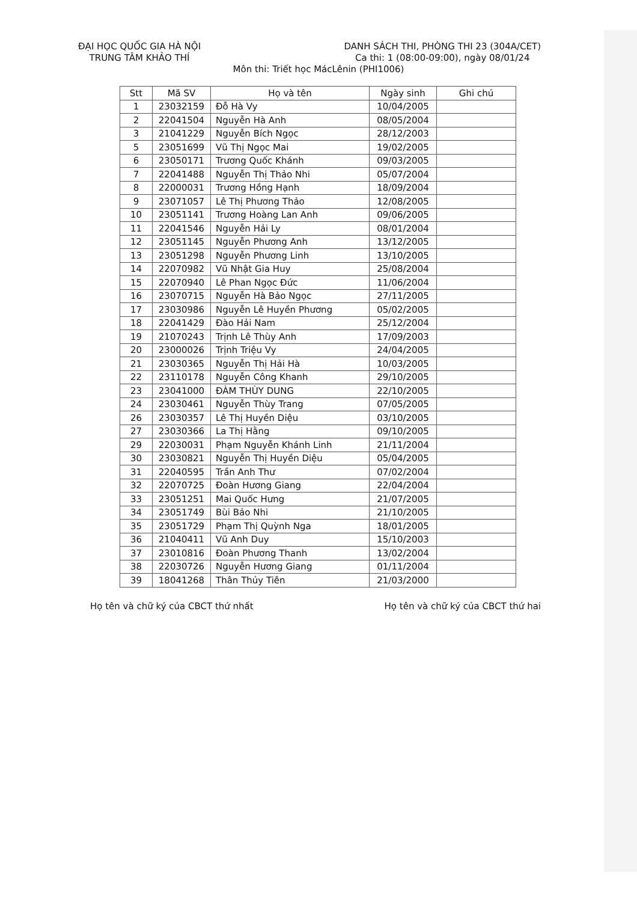ĐẠI HỌC QUỐC GIA HÀ NỘI
TRUNG TÂM KHẢO THÍ
DANH SÁCH THI, PHÒNG THI 23 (304A/CET)
Ca thi: 1 (08:00-09:00), ngày 08/01/24
Môn thi: Triết học MácLênin (PHI1006)
| Stt | Mã SV | Họ và tên | Ngày sinh | Ghi chú |
| --- | --- | --- | --- | --- |
| 1 | 23032159 | Đỗ Hà Vy | 10/04/2005 | |
| 2 | 22041504 | Nguyễn Hà Anh | 08/05/2004 | |
| 3 | 21041229 | Nguyễn Bích Ngọc | 28/12/2003 | |
| 5 | 23051699 | Vũ Thị Ngọc Mai | 19/02/2005 | |
| 6 | 23050171 | Trương Quốc Khánh | 09/03/2005 | |
| 7 | 22041488 | Nguyễn Thị Thảo Nhi | 05/07/2004 | |
| 8 | 22000031 | Trương Hồng Hạnh | 18/09/2004 | |
| 9 | 23071057 | Lê Thị Phương Thảo | 12/08/2005 | |
| 10 | 23051141 | Trương Hoàng Lan Anh | 09/06/2005 | |
| 11 | 22041546 | Nguyễn Hải Ly | 08/01/2004 | |
| 12 | 23051145 | Nguyễn Phương Anh | 13/12/2005 | |
| 13 | 23051298 | Nguyễn Phương Linh | 13/10/2005 | |
| 14 | 22070982 | Vũ Nhật Gia Huy | 25/08/2004 | |
| 15 | 22070940 | Lê Phan Ngọc Đức | 11/06/2004 | |
| 16 | 23070715 | Nguyễn Hà Bảo Ngọc | 27/11/2005 | |
| 17 | 23030986 | Nguyễn Lê Huyền Phương | 05/02/2005 | |
| 18 | 22041429 | Đào Hải Nam | 25/12/2004 | |
| 19 | 21070243 | Trịnh Lê Thùy Anh | 17/09/2003 | |
| 20 | 23000026 | Trịnh Triệu Vy | 24/04/2005 | |
| 21 | 23030365 | Nguyễn Thị Hải Hà | 10/03/2005 | |
| 22 | 23110178 | Nguyễn Công Khanh | 29/10/2005 | |
| 23 | 23041000 | ĐÀM THÙY DUNG | 22/10/2005 | |
| 24 | 23030461 | Nguyễn Thùy Trang | 07/05/2005 | |
| 26 | 23030357 | Lê Thị Huyền Diệu | 03/10/2005 | |
| 27 | 23030366 | La Thị Hằng | 09/10/2005 | |
| 29 | 22030031 | Phạm Nguyễn Khánh Linh | 21/11/2004 | |
| 30 | 23030821 | Nguyễn Thị Huyền Diệu | 05/04/2005 | |
| 31 | 22040595 | Trần Anh Thư | 07/02/2004 | |
| 32 | 22070725 | Đoàn Hương Giang | 22/04/2004 | |
| 33 | 23051251 | Mai Quốc Hưng | 21/07/2005 | |
| 34 | 23051749 | Bùi Bảo Nhi | 21/10/2005 | |
| 35 | 23051729 | Phạm Thị Quỳnh Nga | 18/01/2005 | |
| 36 | 21040411 | Vũ Anh Duy | 15/10/2003 | |
| 37 | 23010816 | Đoàn Phương Thanh | 13/02/2004 | |
| 38 | 22030726 | Nguyễn Hương Giang | 01/11/2004 | |
| 39 | 18041268 | Thân Thủy Tiên | 21/03/2000 | |
Họ tên và chữ ký của CBCT thứ nhất
Họ tên và chữ ký của CBCT thứ hai